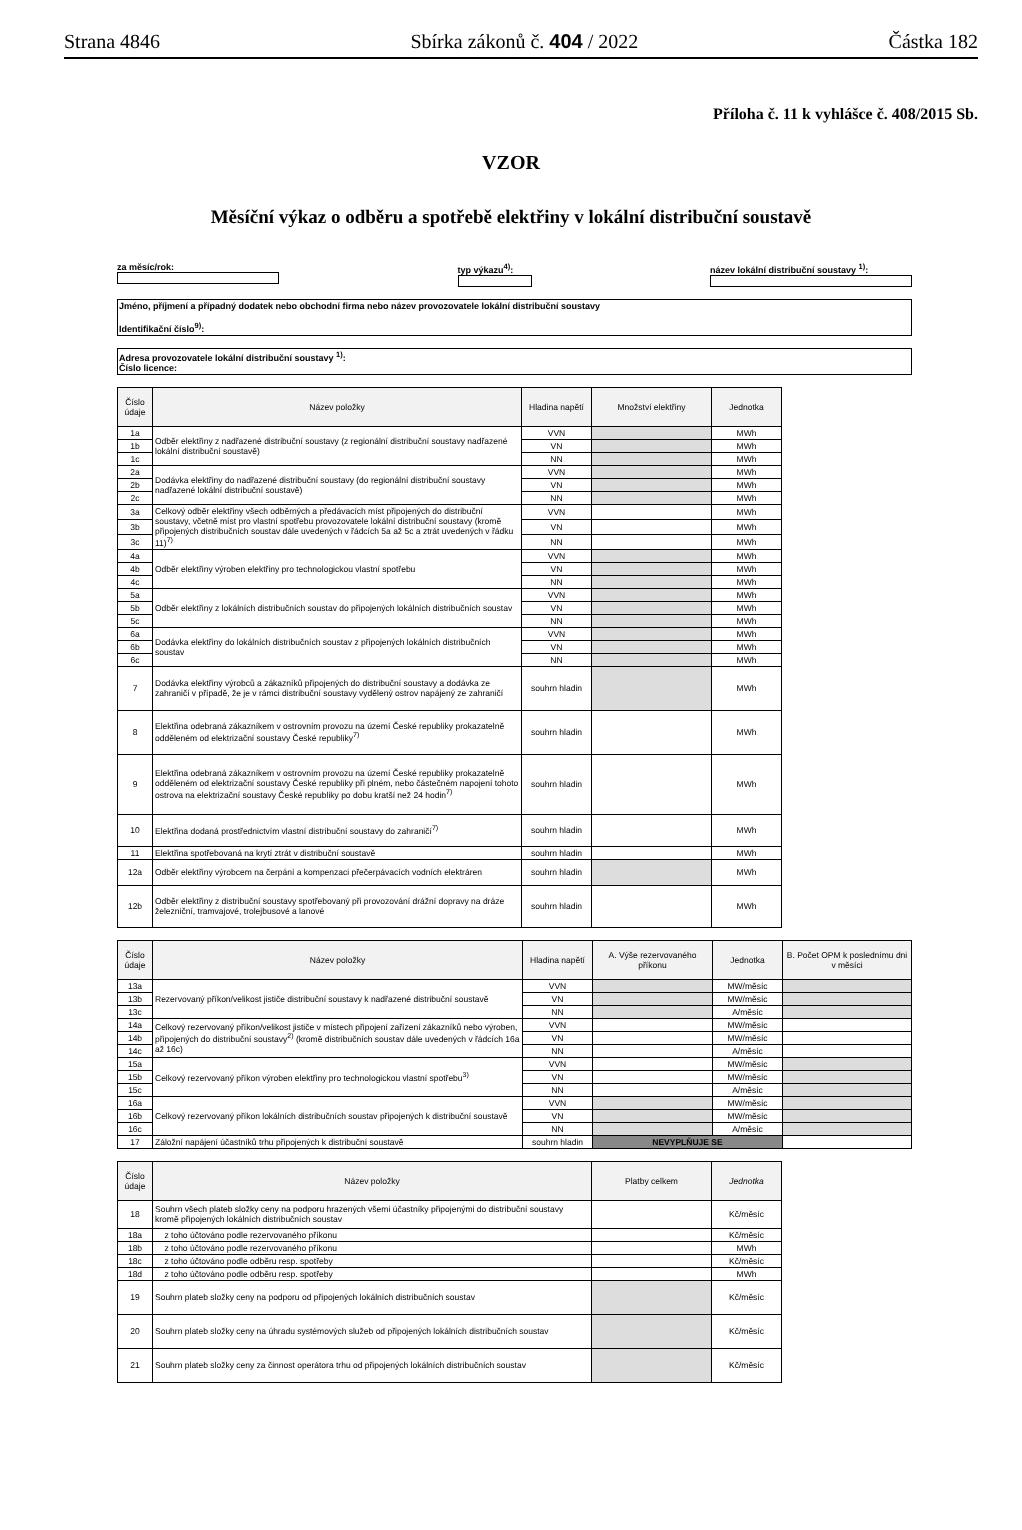Strana 4846 Sbírka zákonů č. 404 / 2022 Částka 182
Příloha č. 11 k vyhlášce č. 408/2015 Sb.
VZOR
Měsíční výkaz o odběru a spotřebě elektřiny v lokální distribuční soustavě
za měsíc/rok: typ výkazu<sup>4)</sup>: název lokální distribuční soustavy <sup>1)</sup>:
Jméno, příjmení a případný dodatek nebo obchodní firma nebo název provozovatele lokální distribuční soustavy
Identifikační číslo<sup>9)</sup>:
Adresa provozovatele lokální distribuční soustavy <sup>1)</sup>:
Číslo licence:
| Číslo údaje | Název položky | Hladina napětí | Množství elektřiny | Jednotka |
| --- | --- | --- | --- | --- |
| 1a | Odběr elektřiny z nadřazené distribuční soustavy (z regionální distribuční soustavy nadřazené lokální distribuční soustavě) | VVN | | MWh |
| 1b | | VN | | MWh |
| 1c | | NN | | MWh |
| 2a | Dodávka elektřiny do nadřazené distribuční soustavy (do regionální distribuční soustavy nadřazené lokální distribuční soustavě) | VVN | | MWh |
| 2b | | VN | | MWh |
| 2c | | NN | | MWh |
| 3a | Celkový odběr elektřiny všech odběrných a předávacích míst připojených do distribuční soustavy, včetně míst pro vlastní spotřebu provozovatele lokální distribuční soustavy (kromě připojených distribučních soustav dále uvedených v řádcích 5a až 5c a ztrát uvedených v řádku 11)<sup>7)</sup> | VVN | | MWh |
| 3b | | VN | | MWh |
| 3c | | NN | | MWh |
| 4a | Odběr elektřiny výroben elektřiny pro technologickou vlastní spotřebu | VVN | | MWh |
| 4b | | VN | | MWh |
| 4c | | NN | | MWh |
| 5a | Odběr elektřiny z lokálních distribučních soustav do připojených lokálních distribučních soustav | VVN | | MWh |
| 5b | | VN | | MWh |
| 5c | | NN | | MWh |
| 6a | Dodávka elektřiny do lokálních distribučních soustav z připojených lokálních distribučních soustav | VVN | | MWh |
| 6b | | VN | | MWh |
| 6c | | NN | | MWh |
| 7 | Dodávka elektřiny výrobců a zákazníků připojených do distribuční soustavy a dodávka ze zahraničí v případě, že je v rámci distribuční soustavy vydělený ostrov napájený ze zahraničí | souhrn hladin | | MWh |
| 8 | Elektřina odebraná zákazníkem v ostrovním provozu na území České republiky prokazatelně odděleném od elektrizační soustavy České republiky<sup>7)</sup> | souhrn hladin | | MWh |
| 9 | Elektřina odebraná zákazníkem v ostrovním provozu na území České republiky prokazatelně odděleném od elektrizační soustavy České republiky při plném, nebo částečném napojení tohoto ostrova na elektrizační soustavy České republiky po dobu kratší než 24 hodin<sup>7)</sup> | souhrn hladin | | MWh |
| 10 | Elektřina dodaná prostřednictvím vlastní distribuční soustavy do zahraničí<sup>7)</sup> | souhrn hladin | | MWh |
| 11 | Elektřina spotřebovaná na krytí ztrát v distribuční soustavě | souhrn hladin | | MWh |
| 12a | Odběr elektřiny výrobcem na čerpání a kompenzaci přečerpávacích vodních elektráren | souhrn hladin | | MWh |
| 12b | Odběr elektřiny z distribuční soustavy spotřebovaný při provozování drážní dopravy na dráze železniční, tramvajové, trolejbusové a lanové | souhrn hladin | | MWh |
| Číslo údaje | Název položky | Hladina napětí | A. Výše rezervovaného příkonu | Jednotka | B. Počet OPM k poslednímu dni v měsíci |
| --- | --- | --- | --- | --- | --- |
| 13a | Rezervovaný příkon/velikost jističe distribuční soustavy k nadřazené distribuční soustavě | VVN | | MW/měsíc | |
| 13b | | VN | | MW/měsíc | |
| 13c | | NN | | A/měsíc | |
| 14a | Celkový rezervovaný příkon/velikost jističe v místech připojení zařízení zákazníků nebo výroben, připojených do distribuční soustavy<sup>2)</sup> (kromě distribučních soustav dále uvedených v řádcích 16a až 16c) | VVN | | MW/měsíc | |
| 14b | | VN | | MW/měsíc | |
| 14c | | NN | | A/měsíc | |
| 15a | Celkový rezervovaný příkon výroben elektřiny pro technologickou vlastní spotřebu<sup>3)</sup> | VVN | | MW/měsíc | |
| 15b | | VN | | MW/měsíc | |
| 15c | | NN | | A/měsíc | |
| 16a | Celkový rezervovaný příkon lokálních distribučních soustav připojených k distribuční soustavě | VVN | | MW/měsíc | |
| 16b | | VN | | MW/měsíc | |
| 16c | | NN | | A/měsíc | |
| 17 | Záložní napájení účastníků trhu připojených k distribuční soustavě | souhrn hladin | NEVYPLŇUJE SE | | |
| Číslo údaje | Název položky | Platby celkem | Jednotka |
| --- | --- | --- | --- |
| 18 | Souhrn všech plateb složky ceny na podporu hrazených všemi účastníky připojenými do distribuční soustavy kromě připojených lokálních distribučních soustav | | Kč/měsíc |
| 18a | z toho účtováno podle rezervovaného příkonu | | Kč/měsíc |
| 18b | z toho účtováno podle rezervovaného příkonu | | MWh |
| 18c | z toho účtováno podle odběru resp. spotřeby | | Kč/měsíc |
| 18d | z toho účtováno podle odběru resp. spotřeby | | MWh |
| 19 | Souhrn plateb složky ceny na podporu od připojených lokálních distribučních soustav | | Kč/měsíc |
| 20 | Souhrn plateb složky ceny na úhradu systémových služeb od připojených lokálních distribučních soustav | | Kč/měsíc |
| 21 | Souhrn plateb složky ceny za činnost operátora trhu od připojených lokálních distribučních soustav | | Kč/měsíc |